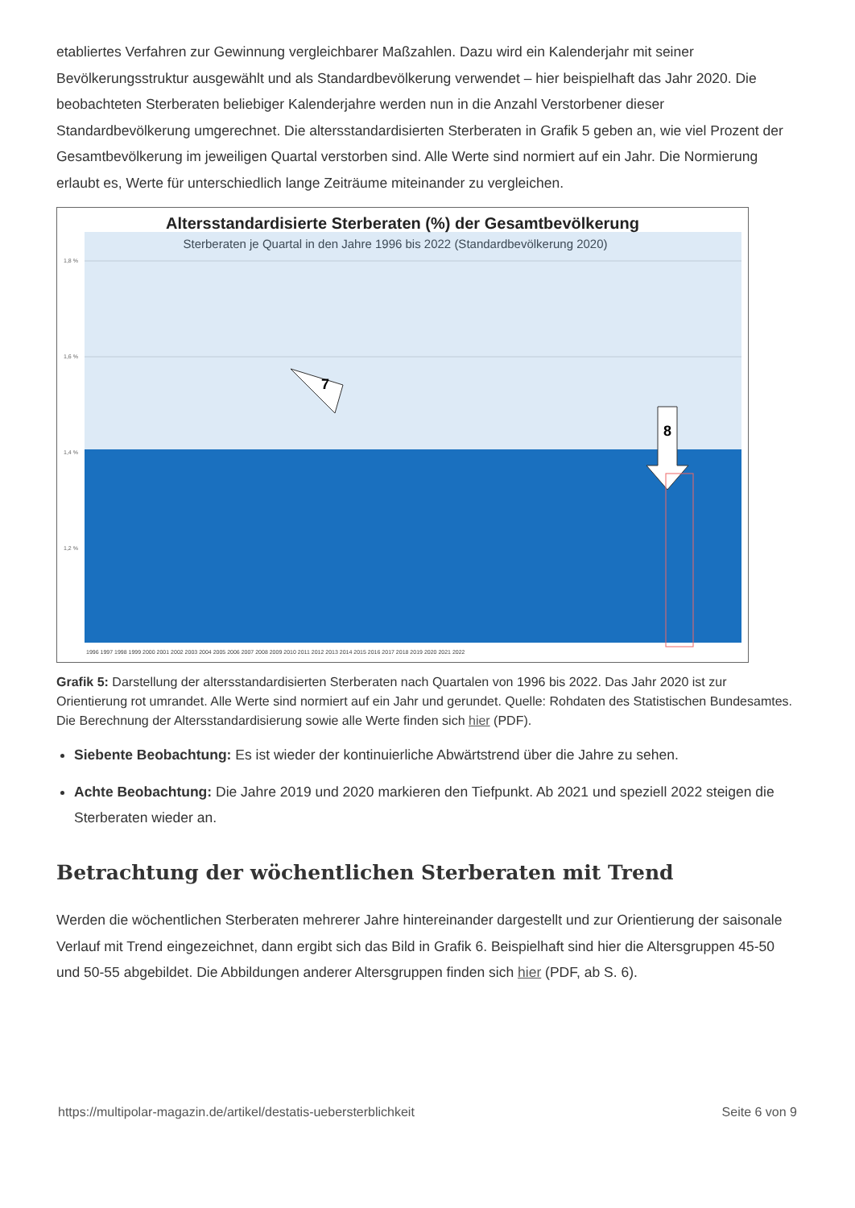etabliertes Verfahren zur Gewinnung vergleichbarer Maßzahlen. Dazu wird ein Kalenderjahr mit seiner Bevölkerungsstruktur ausgewählt und als Standardbevölkerung verwendet – hier beispielhaft das Jahr 2020. Die beobachteten Sterberaten beliebiger Kalenderjahre werden nun in die Anzahl Verstorbener dieser Standardbevölkerung umgerechnet. Die altersstandardisierten Sterberaten in Grafik 5 geben an, wie viel Prozent der Gesamtbevölkerung im jeweiligen Quartal verstorben sind. Alle Werte sind normiert auf ein Jahr. Die Normierung erlaubt es, Werte für unterschiedlich lange Zeiträume miteinander zu vergleichen.
Altersstandardisierte Sterberaten (%) der Gesamtbevölkerung
Sterberaten je Quartal in den Jahre 1996 bis 2022 (Standardbevölkerung 2020)
1,8 %
1,6 %
1,4 %
1,2 %
7
8
1996 1997 1998 1999 2000 2001 2002 2003 2004 2005 2006 2007 2008 2009 2010 2011 2012 2013 2014 2015 2016 2017 2018 2019 2020 2021 2022
Grafik 5: Darstellung der altersstandardisierten Sterberaten nach Quartalen von 1996 bis 2022. Das Jahr 2020 ist zur Orientierung rot umrandet. Alle Werte sind normiert auf ein Jahr und gerundet. Quelle: Rohdaten des Statistischen Bundesamtes. Die Berechnung der Altersstandardisierung sowie alle Werte finden sich hier (PDF).
Siebente Beobachtung: Es ist wieder der kontinuierliche Abwärtstrend über die Jahre zu sehen.
Achte Beobachtung: Die Jahre 2019 und 2020 markieren den Tiefpunkt. Ab 2021 und speziell 2022 steigen die Sterberaten wieder an.
Betrachtung der wöchentlichen Sterberaten mit Trend
Werden die wöchentlichen Sterberaten mehrerer Jahre hintereinander dargestellt und zur Orientierung der saisonale Verlauf mit Trend eingezeichnet, dann ergibt sich das Bild in Grafik 6. Beispielhaft sind hier die Altersgruppen 45-50 und 50-55 abgebildet. Die Abbildungen anderer Altersgruppen finden sich hier (PDF, ab S. 6).
https://multipolar-magazin.de/artikel/destatis-uebersterblichkeit Seite 6 von 9